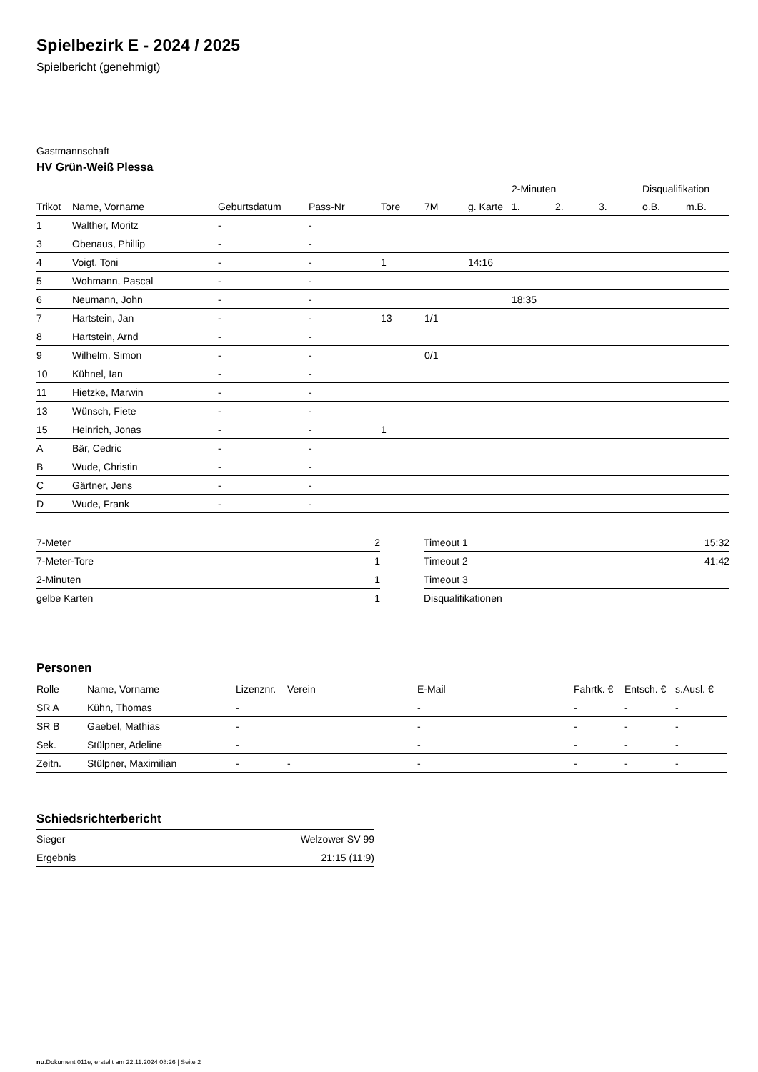Spielbezirk E - 2024 / 2025
Spielbericht (genehmigt)
Gastmannschaft
HV Grün-Weiß Plessa
| | | | | | | | 2-Minuten | | | Disqualifikation | |
| --- | --- | --- | --- | --- | --- | --- | --- | --- | --- | --- | --- |
| Trikot | Name, Vorname | Geburtsdatum | Pass-Nr | Tore | 7M | g. Karte | 1. | 2. | 3. | o.B. | m.B. |
| 1 | Walther, Moritz | - | - | | | | | | | | |
| 3 | Obenaus, Phillip | - | - | | | | | | | | |
| 4 | Voigt, Toni | - | - | 1 | | 14:16 | | | | | |
| 5 | Wohmann, Pascal | - | - | | | | | | | | |
| 6 | Neumann, John | - | - | | | | 18:35 | | | | |
| 7 | Hartstein, Jan | - | - | 13 | 1/1 | | | | | | |
| 8 | Hartstein, Arnd | - | - | | | | | | | | |
| 9 | Wilhelm, Simon | - | - | | 0/1 | | | | | | |
| 10 | Kühnel, Ian | - | - | | | | | | | | |
| 11 | Hietzke, Marwin | - | - | | | | | | | | |
| 13 | Wünsch, Fiete | - | - | | | | | | | | |
| 15 | Heinrich, Jonas | - | - | 1 | | | | | | | |
| A | Bär, Cedric | - | - | | | | | | | | |
| B | Wude, Christin | - | - | | | | | | | | |
| C | Gärtner, Jens | - | - | | | | | | | | |
| D | Wude, Frank | - | - | | | | | | | | |
| 7-Meter | 2 |
| 7-Meter-Tore | 1 |
| 2-Minuten | 1 |
| gelbe Karten | 1 |
| Timeout 1 | 15:32 |
| Timeout 2 | 41:42 |
| Timeout 3 | |
| Disqualifikationen | |
Personen
| Rolle | Name, Vorname | Lizenznr. | Verein | E-Mail | Fahrtk. € | Entsch. € | s.Ausl. € |
| --- | --- | --- | --- | --- | --- | --- | --- |
| SR A | Kühn, Thomas | - | | - | - | - | - |
| SR B | Gaebel, Mathias | - | | - | - | - | - |
| Sek. | Stülpner, Adeline | - | | - | - | - | - |
| Zeitn. | Stülpner, Maximilian | - | - | - | - | - | - |
Schiedsrichterbericht
| Sieger | Welzower SV 99 |
| Ergebnis | 21:15 (11:9) |
nu.Dokument 011e, erstellt am 22.11.2024 08:26 | Seite 2